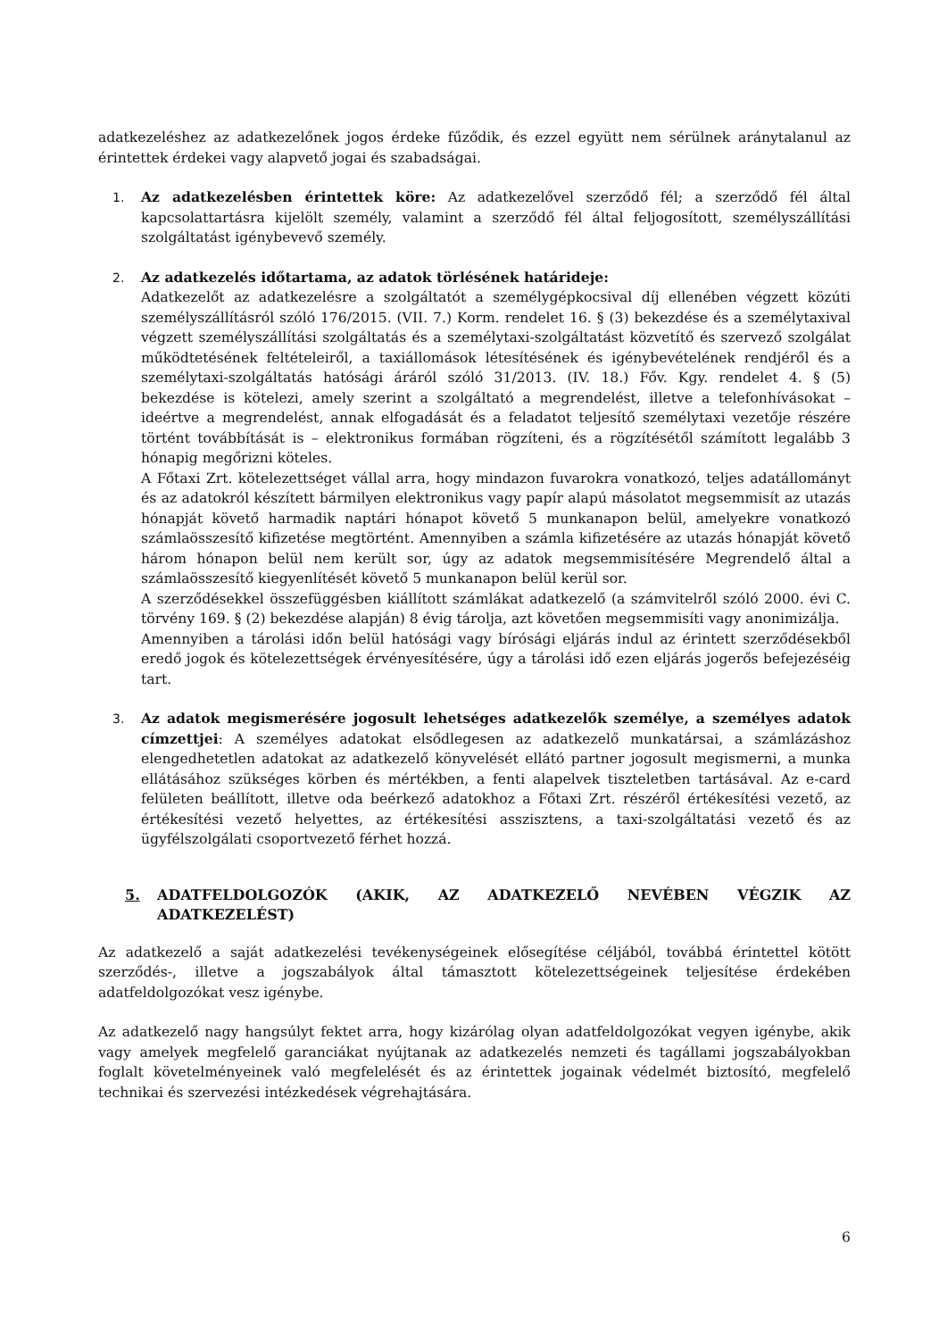adatkezeléshez az adatkezelőnek jogos érdeke fűződik, és ezzel együtt nem sérülnek aránytalanul az érintettek érdekei vagy alapvető jogai és szabadságai.
1. Az adatkezelésben érintettek köre: Az adatkezelővel szerződő fél; a szerződő fél által kapcsolattartásra kijelölt személy, valamint a szerződő fél által feljogosított, személyszállítási szolgáltatást igénybevevő személy.
2. Az adatkezelés időtartama, az adatok törlésének határideje:
Adatkezelőt az adatkezelésre a szolgáltatót a személygépkocsival díj ellenében végzett közúti személyszállításról szóló 176/2015. (VII. 7.) Korm. rendelet 16. § (3) bekezdése és a személytaxival végzett személyszállítási szolgáltatás és a személytaxi-szolgáltatást közvetítő és szervező szolgálat működtetésének feltételeiről, a taxiállomások létesítésének és igénybevételének rendjéről és a személytaxi-szolgáltatás hatósági áráról szóló 31/2013. (IV. 18.) Főv. Kgy. rendelet 4. § (5) bekezdése is kötelezi, amely szerint a szolgáltató a megrendelést, illetve a telefonhívásokat – ideértve a megrendelést, annak elfogadását és a feladatot teljesítő személytaxi vezetője részére történt továbbítását is – elektronikus formában rögzíteni, és a rögzítésétől számított legalább 3 hónapig megőrizni köteles.
A Főtaxi Zrt. kötelezettséget vállal arra, hogy mindazon fuvarokra vonatkozó, teljes adatállományt és az adatokról készített bármilyen elektronikus vagy papír alapú másolatot megsemmisít az utazás hónapját követő harmadik naptári hónapot követő 5 munkanapon belül, amelyekre vonatkozó számlaösszesítő kifizetése megtörtént. Amennyiben a számla kifizetésére az utazás hónapját követő három hónapon belül nem került sor, úgy az adatok megsemmisítésére Megrendelő által a számlaösszesítő kiegyenlítését követő 5 munkanapon belül kerül sor.
A szerződésekkel összefüggésben kiállított számlákat adatkezelő (a számvitelről szóló 2000. évi C. törvény 169. § (2) bekezdése alapján) 8 évig tárolja, azt követően megsemmisíti vagy anonimizálja.
Amennyiben a tárolási időn belül hatósági vagy bírósági eljárás indul az érintett szerződésekből eredő jogok és kötelezettségek érvényesítésére, úgy a tárolási idő ezen eljárás jogerős befejezéséig tart.
3. Az adatok megismerésére jogosult lehetséges adatkezelők személye, a személyes adatok címzettjei: A személyes adatokat elsődlegesen az adatkezelő munkatársai, a számlázáshoz elengedhetetlen adatokat az adatkezelő könyvelését ellátó partner jogosult megismerni, a munka ellátásához szükséges körben és mértékben, a fenti alapelvek tiszteletben tartásával. Az e-card felületen beállított, illetve oda beérkező adatokhoz a Főtaxi Zrt. részéről értékesítési vezető, az értékesítési vezető helyettes, az értékesítési asszisztens, a taxi-szolgáltatási vezető és az ügyfélszolgálati csoportvezető férhet hozzá.
5. ADATFELDOLGOZÓK (AKIK, AZ ADATKEZELŐ NEVÉBEN VÉGZIK AZ ADATKEZELÉST)
Az adatkezelő a saját adatkezelési tevékenységeinek elősegítése céljából, továbbá érintettel kötött szerződés-, illetve a jogszabályok által támasztott kötelezettségeinek teljesítése érdekében adatfeldolgozókat vesz igénybe.
Az adatkezelő nagy hangsúlyt fektet arra, hogy kizárólag olyan adatfeldolgozókat vegyen igénybe, akik vagy amelyek megfelelő garanciákat nyújtanak az adatkezelés nemzeti és tagállami jogszabályokban foglalt követelményeinek való megfelelését és az érintettek jogainak védelmét biztosító, megfelelő technikai és szervezési intézkedések végrehajtására.
6